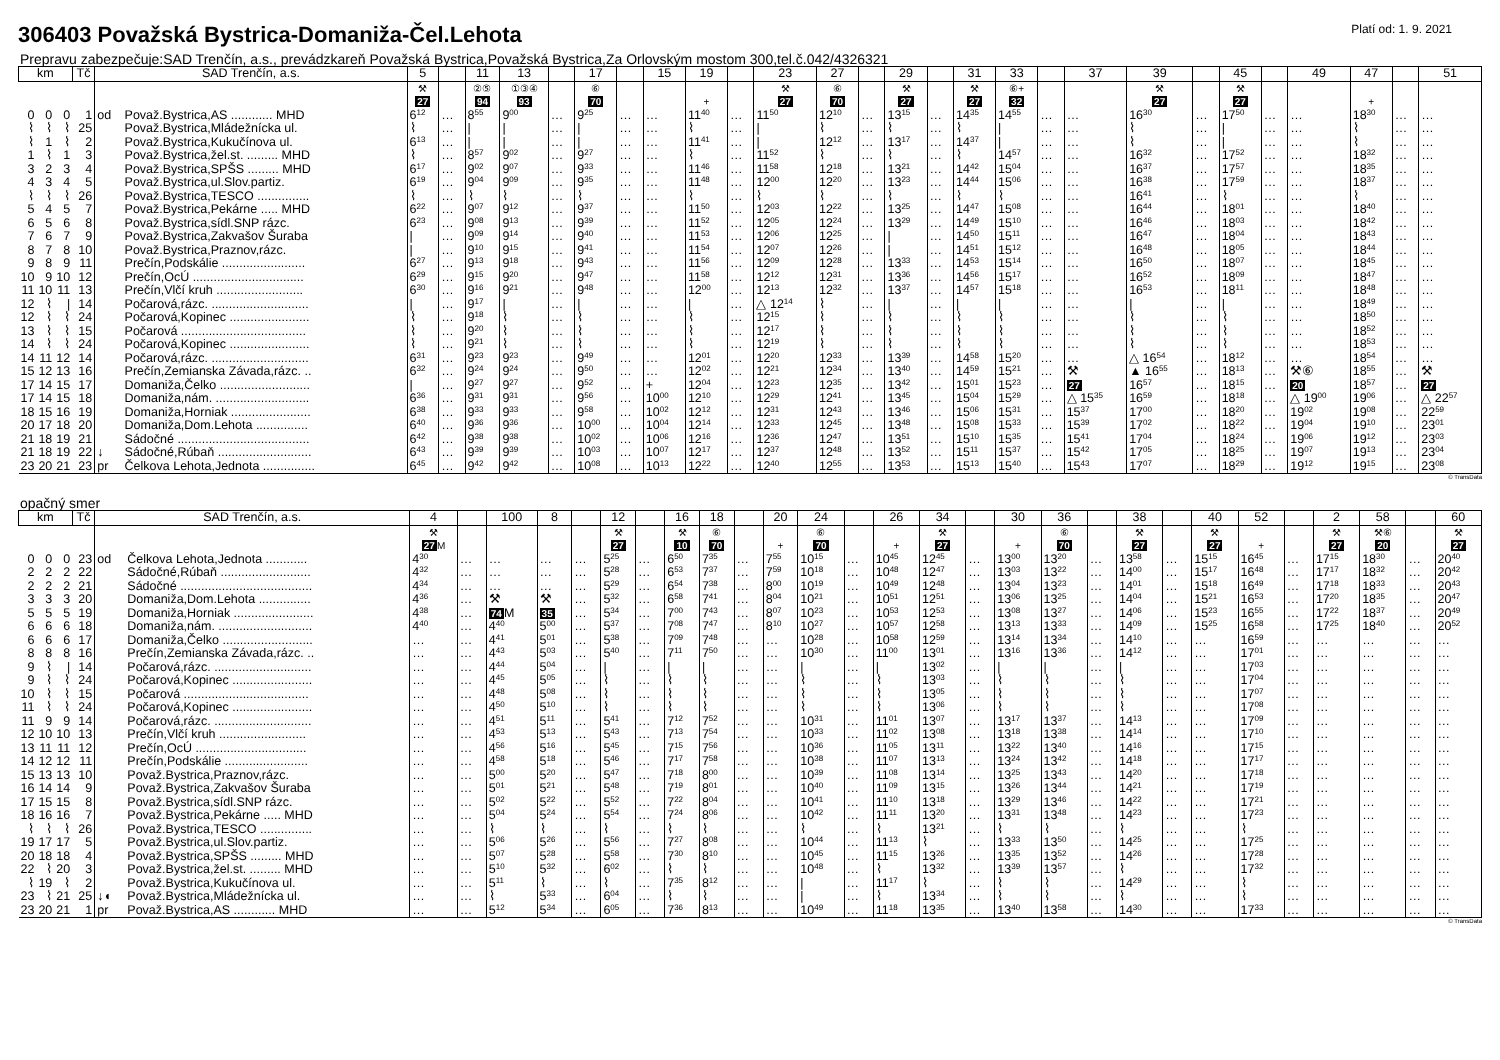306403 Považská Bystrica-Domaniža-Čel.Lehota
Platí od: 1. 9. 2021
Prepravu zabezpečuje:SAD Trenčín, a.s., prevádzkareň Považská Bystrica,Považská Bystrica,Za Orlovským mostom 300,tel.č.042/4326321
| km | | | Tč | SAD Trenčín, a.s. | | 5 | | 11 | 13 | | 17 | | 15 | 19 | | 23 | 27 | | 29 | | 31 | 33 | | 37 | 39 | | 45 | | 49 | 47 | | 51 |
| --- | --- | --- | --- | --- | --- | --- | --- | --- | --- | --- | --- | --- | --- | --- | --- | --- | --- | --- | --- | --- | --- | --- | --- | --- | --- | --- | --- | --- | --- | --- | --- | --- |
| | | | | | | ⚒ 27 | | ②⑤ 94 | ①③④ 93 | | ⑥ 70 | | | + | | ⚒ 27 | ⑥ 70 | | ⚒ 27 | | ⚒ 27 | ⑥+ 32 | | | ⚒ 27 | | ⚒ 27 | | | + | | |
| 0 | 0 | 0 | 1 | od | Považ.Bystrica,AS ............ MHD | 6<sup>12</sup> | … | 8<sup>55</sup> | 9<sup>00</sup> | … | 9<sup>25</sup> | … | … | 11<sup>40</sup> | … | 11<sup>50</sup> | 12<sup>10</sup> | … | 13<sup>15</sup> | … | 14<sup>35</sup> | 14<sup>55</sup> | … | … | 16<sup>30</sup> | … | 17<sup>50</sup> | … | … | 18<sup>30</sup> | … | … |
| ⌇ | ⌇ | ⌇ | 25 | | Považ.Bystrica,Mládežnícka ul. | ⌇ | … | / | / | … | / | … | … | ⌇ | … | / | ⌇ | … | ⌇ | … | ⌇ | / | … | … | ⌇ | … | / | … | … | ⌇ | … | … |
| ⌇ | 1 | ⌇ | 2 | | Považ.Bystrica,Kukučínova ul. | 6<sup>13</sup> | … | / | / | … | / | … | … | 11<sup>41</sup> | … | / | 12<sup>12</sup> | … | 13<sup>17</sup> | … | 14<sup>37</sup> | / | … | … | ⌇ | … | / | … | … | ⌇ | … | … |
| 1 | ⌇ | 1 | 3 | | Považ.Bystrica,žel.st. ......... MHD | ⌇ | … | 8<sup>57</sup> | 9<sup>02</sup> | … | 9<sup>27</sup> | … | … | ⌇ | … | 11<sup>52</sup> | ⌇ | … | ⌇ | … | ⌇ | 14<sup>57</sup> | … | … | 16<sup>32</sup> | … | 17<sup>52</sup> | … | … | 18<sup>32</sup> | … | … |
| 3 | 2 | 3 | 4 | | Považ.Bystrica,SPŠS ......... MHD | 6<sup>17</sup> | … | 9<sup>02</sup> | 9<sup>07</sup> | … | 9<sup>33</sup> | … | … | 11<sup>46</sup> | … | 11<sup>58</sup> | 12<sup>18</sup> | … | 13<sup>21</sup> | … | 14<sup>42</sup> | 15<sup>04</sup> | … | … | 16<sup>37</sup> | … | 17<sup>57</sup> | … | … | 18<sup>35</sup> | … | … |
| 4 | 3 | 4 | 5 | | Považ.Bystrica,ul.Slov.partiz. | 6<sup>19</sup> | … | 9<sup>04</sup> | 9<sup>09</sup> | … | 9<sup>35</sup> | … | … | 11<sup>48</sup> | … | 12<sup>00</sup> | 12<sup>20</sup> | … | 13<sup>23</sup> | … | 14<sup>44</sup> | 15<sup>06</sup> | … | … | 16<sup>38</sup> | … | 17<sup>59</sup> | … | … | 18<sup>37</sup> | … | … |
| ⌇ | ⌇ | ⌇ | 26 | | Považ.Bystrica,TESCO ............... | ⌇ | … | ⌇ | ⌇ | … | ⌇ | … | … | ⌇ | … | ⌇ | ⌇ | … | ⌇ | … | ⌇ | ⌇ | … | … | 16<sup>41</sup> | … | ⌇ | … | … | ⌇ | … | … |
| 5 | 4 | 5 | 7 | | Považ.Bystrica,Pekárne ..... MHD | 6<sup>22</sup> | … | 9<sup>07</sup> | 9<sup>12</sup> | … | 9<sup>37</sup> | … | … | 11<sup>50</sup> | … | 12<sup>03</sup> | 12<sup>22</sup> | … | 13<sup>25</sup> | … | 14<sup>47</sup> | 15<sup>08</sup> | … | … | 16<sup>44</sup> | … | 18<sup>01</sup> | … | … | 18<sup>40</sup> | … | … |
| 6 | 5 | 6 | 8 | | Považ.Bystrica,sídl.SNP rázc. | 6<sup>23</sup> | … | 9<sup>08</sup> | 9<sup>13</sup> | … | 9<sup>39</sup> | … | … | 11<sup>52</sup> | … | 12<sup>05</sup> | 12<sup>24</sup> | … | 13<sup>29</sup> | … | 14<sup>49</sup> | 15<sup>10</sup> | … | … | 16<sup>46</sup> | … | 18<sup>03</sup> | … | … | 18<sup>42</sup> | … | … |
| 7 | 6 | 7 | 9 | | Považ.Bystrica,Zakvašov Šuraba | / | … | 9<sup>09</sup> | 9<sup>14</sup> | … | 9<sup>40</sup> | … | … | 11<sup>53</sup> | … | 12<sup>06</sup> | 12<sup>25</sup> | … | / | … | 14<sup>50</sup> | 15<sup>11</sup> | … | … | 16<sup>47</sup> | … | 18<sup>04</sup> | … | … | 18<sup>43</sup> | … | … |
| 8 | 7 | 8 | 10 | | Považ.Bystrica,Praznov,rázc. | / | … | 9<sup>10</sup> | 9<sup>15</sup> | … | 9<sup>41</sup> | … | … | 11<sup>54</sup> | … | 12<sup>07</sup> | 12<sup>26</sup> | … | / | … | 14<sup>51</sup> | 15<sup>12</sup> | … | … | 16<sup>48</sup> | … | 18<sup>05</sup> | … | … | 18<sup>44</sup> | … | … |
| 9 | 8 | 9 | 11 | | Prečín,Podskálie ........................ | 6<sup>27</sup> | … | 9<sup>13</sup> | 9<sup>18</sup> | … | 9<sup>43</sup> | … | … | 11<sup>56</sup> | … | 12<sup>09</sup> | 12<sup>28</sup> | … | 13<sup>33</sup> | … | 14<sup>53</sup> | 15<sup>14</sup> | … | … | 16<sup>50</sup> | … | 18<sup>07</sup> | … | … | 18<sup>45</sup> | … | … |
| 10 | 9 | 10 | 12 | | Prečín,OcÚ ................................ | 6<sup>29</sup> | … | 9<sup>15</sup> | 9<sup>20</sup> | … | 9<sup>47</sup> | … | … | 11<sup>58</sup> | … | 12<sup>12</sup> | 12<sup>31</sup> | … | 13<sup>36</sup> | … | 14<sup>56</sup> | 15<sup>17</sup> | … | … | 16<sup>52</sup> | … | 18<sup>09</sup> | … | … | 18<sup>47</sup> | … | … |
| 11 | 10 | 11 | 13 | | Prečín,Vlčí kruh ......................... | 6<sup>30</sup> | … | 9<sup>16</sup> | 9<sup>21</sup> | … | 9<sup>48</sup> | … | … | 12<sup>00</sup> | … | 12<sup>13</sup> | 12<sup>32</sup> | … | 13<sup>37</sup> | … | 14<sup>57</sup> | 15<sup>18</sup> | … | … | 16<sup>53</sup> | … | 18<sup>11</sup> | … | … | 18<sup>48</sup> | … | … |
| 12 | ⌇ | / | 14 | | Počarová,rázc. ............................ | / | … | 9<sup>17</sup> | / | … | / | … | … | / | … | △ 12<sup>14</sup> | ⌇ | … | / | … | / | / | … | … | / | … | / | … | … | 18<sup>49</sup> | … | … |
| 12 | ⌇ | ⌇ | 24 | | Počarová,Kopinec ....................... | ⌇ | … | 9<sup>18</sup> | ⌇ | … | ⌇ | … | … | ⌇ | … | 12<sup>15</sup> | ⌇ | … | ⌇ | … | ⌇ | ⌇ | … | … | ⌇ | … | ⌇ | … | … | 18<sup>50</sup> | … | … |
| 13 | ⌇ | ⌇ | 15 | | Počarová .................................... | ⌇ | … | 9<sup>20</sup> | ⌇ | … | ⌇ | … | … | ⌇ | … | 12<sup>17</sup> | ⌇ | … | ⌇ | … | ⌇ | ⌇ | … | … | ⌇ | … | ⌇ | … | … | 18<sup>52</sup> | … | … |
| 14 | ⌇ | ⌇ | 24 | | Počarová,Kopinec ....................... | ⌇ | … | 9<sup>21</sup> | ⌇ | … | ⌇ | … | … | ⌇ | … | 12<sup>19</sup> | ⌇ | … | ⌇ | … | ⌇ | ⌇ | … | … | ⌇ | … | ⌇ | … | … | 18<sup>53</sup> | … | … |
| 14 | 11 | 12 | 14 | | Počarová,rázc. ............................ | 6<sup>31</sup> | … | 9<sup>23</sup> | 9<sup>23</sup> | … | 9<sup>49</sup> | … | … | 12<sup>01</sup> | … | 12<sup>20</sup> | 12<sup>33</sup> | … | 13<sup>39</sup> | … | 14<sup>58</sup> | 15<sup>20</sup> | … | … | △ 16<sup>54</sup> | … | 18<sup>12</sup> | … | … | 18<sup>54</sup> | … | … |
| 15 | 12 | 13 | 16 | | Prečín,Zemianska Závada,rázc. .. | 6<sup>32</sup> | … | 9<sup>24</sup> | 9<sup>24</sup> | … | 9<sup>50</sup> | … | … | 12<sup>02</sup> | … | 12<sup>21</sup> | 12<sup>34</sup> | … | 13<sup>40</sup> | … | 14<sup>59</sup> | 15<sup>21</sup> | … | ⚒ | ▲ 16<sup>55</sup> | … | 18<sup>13</sup> | … | ⚒⑥ | 18<sup>55</sup> | … | ⚒ |
| 17 | 14 | 15 | 17 | | Domaniža,Čelko .......................... | / | … | 9<sup>27</sup> | 9<sup>27</sup> | … | 9<sup>52</sup> | … | + | 12<sup>04</sup> | … | 12<sup>23</sup> | 12<sup>35</sup> | … | 13<sup>42</sup> | … | 15<sup>01</sup> | 15<sup>23</sup> | … | 27 | 16<sup>57</sup> | … | 18<sup>15</sup> | … | 20 | 18<sup>57</sup> | … | 27 |
| 17 | 14 | 15 | 18 | | Domaniža,nám. ........................... | 6<sup>36</sup> | … | 9<sup>31</sup> | 9<sup>31</sup> | … | 9<sup>56</sup> | … | 10<sup>00</sup> | 12<sup>10</sup> | … | 12<sup>29</sup> | 12<sup>41</sup> | … | 13<sup>45</sup> | … | 15<sup>04</sup> | 15<sup>29</sup> | … | △ 15<sup>35</sup> | 16<sup>59</sup> | … | 18<sup>18</sup> | … | △ 19<sup>00</sup> | 19<sup>06</sup> | … | △ 22<sup>57</sup> |
| 18 | 15 | 16 | 19 | | Domaniža,Horniak ....................... | 6<sup>38</sup> | … | 9<sup>33</sup> | 9<sup>33</sup> | … | 9<sup>58</sup> | … | 10<sup>02</sup> | 12<sup>12</sup> | … | 12<sup>31</sup> | 12<sup>43</sup> | … | 13<sup>46</sup> | … | 15<sup>06</sup> | 15<sup>31</sup> | … | 15<sup>37</sup> | 17<sup>00</sup> | … | 18<sup>20</sup> | … | 19<sup>02</sup> | 19<sup>08</sup> | … | 22<sup>59</sup> |
| 20 | 17 | 18 | 20 | | Domaniža,Dom.Lehota ............... | 6<sup>40</sup> | … | 9<sup>36</sup> | 9<sup>36</sup> | … | 10<sup>00</sup> | … | 10<sup>04</sup> | 12<sup>14</sup> | … | 12<sup>33</sup> | 12<sup>45</sup> | … | 13<sup>48</sup> | … | 15<sup>08</sup> | 15<sup>33</sup> | … | 15<sup>39</sup> | 17<sup>02</sup> | … | 18<sup>22</sup> | … | 19<sup>04</sup> | 19<sup>10</sup> | … | 23<sup>01</sup> |
| 21 | 18 | 19 | 21 | | Sádočné ...................................... | 6<sup>42</sup> | … | 9<sup>38</sup> | 9<sup>38</sup> | … | 10<sup>02</sup> | … | 10<sup>06</sup> | 12<sup>16</sup> | … | 12<sup>36</sup> | 12<sup>47</sup> | … | 13<sup>51</sup> | … | 15<sup>10</sup> | 15<sup>35</sup> | … | 15<sup>41</sup> | 17<sup>04</sup> | … | 18<sup>24</sup> | … | 19<sup>06</sup> | 19<sup>12</sup> | … | 23<sup>03</sup> |
| 21 | 18 | 19 | 22 | ↓ | Sádočné,Rúbaň ........................... | 6<sup>43</sup> | … | 9<sup>39</sup> | 9<sup>39</sup> | … | 10<sup>03</sup> | … | 10<sup>07</sup> | 12<sup>17</sup> | … | 12<sup>37</sup> | 12<sup>48</sup> | … | 13<sup>52</sup> | … | 15<sup>11</sup> | 15<sup>37</sup> | … | 15<sup>42</sup> | 17<sup>05</sup> | … | 18<sup>25</sup> | … | 19<sup>07</sup> | 19<sup>13</sup> | … | 23<sup>04</sup> |
| 23 | 20 | 21 | 23 | pr | Čelkova Lehota,Jednota ............... | 6<sup>45</sup> | … | 9<sup>42</sup> | 9<sup>42</sup> | … | 10<sup>08</sup> | … | 10<sup>13</sup> | 12<sup>22</sup> | … | 12<sup>40</sup> | 12<sup>55</sup> | … | 13<sup>53</sup> | … | 15<sup>13</sup> | 15<sup>40</sup> | … | 15<sup>43</sup> | 17<sup>07</sup> | … | 18<sup>29</sup> | … | 19<sup>12</sup> | 19<sup>15</sup> | … | 23<sup>08</sup> |
© TransData
opačný smer
| km | | | Tč | SAD Trenčín, a.s. | | 4 | | 100 | 8 | | 12 | | 16 | 18 | | 20 | 24 | | 26 | 34 | | 30 | 36 | | 38 | | 40 | 52 | | 2 | 58 | | 60 |
| --- | --- | --- | --- | --- | --- | --- | --- | --- | --- | --- | --- | --- | --- | --- | --- | --- | --- | --- | --- | --- | --- | --- | --- | --- | --- | --- | --- | --- | --- | --- | --- | --- | --- |
| | | | | | | ⚒ 27 M | | | | | ⚒ 27 | | ⚒ 10 | ⑥ 70 | | + | ⑥ 70 | | + | ⚒ 27 | | + | ⑥ 70 | | ⚒ 27 | | ⚒ 27 | + | | ⚒ 27 | ⚒⑥ 20 | | ⚒ 27 |
| 0 | 0 | 0 | 23 | od | Čelkova Lehota,Jednota ............ | 4<sup>30</sup> | … | … | … | … | 5<sup>25</sup> | … | 6<sup>50</sup> | 7<sup>35</sup> | … | 7<sup>55</sup> | 10<sup>15</sup> | … | 10<sup>45</sup> | 12<sup>45</sup> | … | 13<sup>00</sup> | 13<sup>20</sup> | … | 13<sup>58</sup> | … | 15<sup>15</sup> | 16<sup>45</sup> | … | 17<sup>15</sup> | 18<sup>30</sup> | … | 20<sup>40</sup> |
| 2 | 2 | 2 | 22 | | Sádočné,Rúbaň .......................... | 4<sup>32</sup> | … | … | … | … | 5<sup>28</sup> | … | 6<sup>53</sup> | 7<sup>37</sup> | … | 7<sup>59</sup> | 10<sup>18</sup> | … | 10<sup>48</sup> | 12<sup>47</sup> | … | 13<sup>03</sup> | 13<sup>22</sup> | … | 14<sup>00</sup> | … | 15<sup>17</sup> | 16<sup>48</sup> | … | 17<sup>17</sup> | 18<sup>32</sup> | … | 20<sup>42</sup> |
| 2 | 2 | 2 | 21 | | Sádočné ...................................... | 4<sup>34</sup> | … | … | … | … | 5<sup>29</sup> | … | 6<sup>54</sup> | 7<sup>38</sup> | … | 8<sup>00</sup> | 10<sup>19</sup> | … | 10<sup>49</sup> | 12<sup>48</sup> | … | 13<sup>04</sup> | 13<sup>23</sup> | … | 14<sup>01</sup> | … | 15<sup>18</sup> | 16<sup>49</sup> | … | 17<sup>18</sup> | 18<sup>33</sup> | … | 20<sup>43</sup> |
| 3 | 3 | 3 | 20 | | Domaniža,Dom.Lehota ............... | 4<sup>36</sup> | … | ⚒ | ⚒ | … | 5<sup>32</sup> | … | 6<sup>58</sup> | 7<sup>41</sup> | … | 8<sup>04</sup> | 10<sup>21</sup> | … | 10<sup>51</sup> | 12<sup>51</sup> | … | 13<sup>06</sup> | 13<sup>25</sup> | … | 14<sup>04</sup> | … | 15<sup>21</sup> | 16<sup>53</sup> | … | 17<sup>20</sup> | 18<sup>35</sup> | … | 20<sup>47</sup> |
| 5 | 5 | 5 | 19 | | Domaniža,Horniak ....................... | 4<sup>38</sup> | … | 74 M | 35 | … | 5<sup>34</sup> | … | 7<sup>00</sup> | 7<sup>43</sup> | … | 8<sup>07</sup> | 10<sup>23</sup> | … | 10<sup>53</sup> | 12<sup>53</sup> | … | 13<sup>08</sup> | 13<sup>27</sup> | … | 14<sup>06</sup> | … | 15<sup>23</sup> | 16<sup>55</sup> | … | 17<sup>22</sup> | 18<sup>37</sup> | … | 20<sup>49</sup> |
| 6 | 6 | 6 | 18 | | Domaniža,nám. ........................... | 4<sup>40</sup> | … | 4<sup>40</sup> | 5<sup>00</sup> | … | 5<sup>37</sup> | … | 7<sup>08</sup> | 7<sup>47</sup> | … | 8<sup>10</sup> | 10<sup>27</sup> | … | 10<sup>57</sup> | 12<sup>58</sup> | … | 13<sup>13</sup> | 13<sup>33</sup> | … | 14<sup>09</sup> | … | 15<sup>25</sup> | 16<sup>58</sup> | … | 17<sup>25</sup> | 18<sup>40</sup> | … | 20<sup>52</sup> |
| 6 | 6 | 6 | 17 | | Domaniža,Čelko .......................... | … | … | 4<sup>41</sup> | 5<sup>01</sup> | … | 5<sup>38</sup> | … | 7<sup>09</sup> | 7<sup>48</sup> | … | … | 10<sup>28</sup> | … | 10<sup>58</sup> | 12<sup>59</sup> | … | 13<sup>14</sup> | 13<sup>34</sup> | … | 14<sup>10</sup> | … | … | 16<sup>59</sup> | … | … | … | … | … |
| 8 | 8 | 8 | 16 | | Prečín,Zemianska Závada,rázc. .. | … | … | 4<sup>43</sup> | 5<sup>03</sup> | … | 5<sup>40</sup> | … | 7<sup>11</sup> | 7<sup>50</sup> | … | … | 10<sup>30</sup> | … | 11<sup>00</sup> | 13<sup>01</sup> | … | 13<sup>16</sup> | 13<sup>36</sup> | … | 14<sup>12</sup> | … | … | 17<sup>01</sup> | … | … | … | … | … |
| 9 | ⌇ | / | 14 | | Počarová,rázc. ............................ | … | … | 4<sup>44</sup> | 5<sup>04</sup> | … | / | … | / | / | … | … | / | … | / | 13<sup>02</sup> | … | / | / | … | / | … | … | 17<sup>03</sup> | … | … | … | … | … |
| 9 | ⌇ | ⌇ | 24 | | Počarová,Kopinec ....................... | … | … | 4<sup>45</sup> | 5<sup>05</sup> | … | ⌇ | … | ⌇ | ⌇ | … | … | ⌇ | … | ⌇ | 13<sup>03</sup> | … | ⌇ | ⌇ | … | ⌇ | … | … | 17<sup>04</sup> | … | … | … | … | … |
| 10 | ⌇ | ⌇ | 15 | | Počarová .................................... | … | … | 4<sup>48</sup> | 5<sup>08</sup> | … | ⌇ | … | ⌇ | ⌇ | … | … | ⌇ | … | ⌇ | 13<sup>05</sup> | … | ⌇ | ⌇ | … | ⌇ | … | … | 17<sup>07</sup> | … | … | … | … | … |
| 11 | ⌇ | ⌇ | 24 | | Počarová,Kopinec ....................... | … | … | 4<sup>50</sup> | 5<sup>10</sup> | … | ⌇ | … | ⌇ | ⌇ | … | … | ⌇ | … | ⌇ | 13<sup>06</sup> | … | ⌇ | ⌇ | … | ⌇ | … | … | 17<sup>08</sup> | … | … | … | … | … |
| 11 | 9 | 9 | 14 | | Počarová,rázc. ............................ | … | … | 4<sup>51</sup> | 5<sup>11</sup> | … | 5<sup>41</sup> | … | 7<sup>12</sup> | 7<sup>52</sup> | … | … | 10<sup>31</sup> | … | 11<sup>01</sup> | 13<sup>07</sup> | … | 13<sup>17</sup> | 13<sup>37</sup> | … | 14<sup>13</sup> | … | … | 17<sup>09</sup> | … | … | … | … | … |
| 12 | 10 | 10 | 13 | | Prečín,Vlčí kruh ......................... | … | … | 4<sup>53</sup> | 5<sup>13</sup> | … | 5<sup>43</sup> | … | 7<sup>13</sup> | 7<sup>54</sup> | … | … | 10<sup>33</sup> | … | 11<sup>02</sup> | 13<sup>08</sup> | … | 13<sup>18</sup> | 13<sup>38</sup> | … | 14<sup>14</sup> | … | … | 17<sup>10</sup> | … | … | … | … | … |
| 13 | 11 | 11 | 12 | | Prečín,OcÚ ................................ | … | … | 4<sup>56</sup> | 5<sup>16</sup> | … | 5<sup>45</sup> | … | 7<sup>15</sup> | 7<sup>56</sup> | … | … | 10<sup>36</sup> | … | 11<sup>05</sup> | 13<sup>11</sup> | … | 13<sup>22</sup> | 13<sup>40</sup> | … | 14<sup>16</sup> | … | … | 17<sup>15</sup> | … | … | … | … | … |
| 14 | 12 | 12 | 11 | | Prečín,Podskálie ........................ | … | … | 4<sup>58</sup> | 5<sup>18</sup> | … | 5<sup>46</sup> | … | 7<sup>17</sup> | 7<sup>58</sup> | … | … | 10<sup>38</sup> | … | 11<sup>07</sup> | 13<sup>13</sup> | … | 13<sup>24</sup> | 13<sup>42</sup> | … | 14<sup>18</sup> | … | … | 17<sup>17</sup> | … | … | … | … | … |
| 15 | 13 | 13 | 10 | | Považ.Bystrica,Praznov,rázc. | … | … | 5<sup>00</sup> | 5<sup>20</sup> | … | 5<sup>47</sup> | … | 7<sup>18</sup> | 8<sup>00</sup> | … | … | 10<sup>39</sup> | … | 11<sup>08</sup> | 13<sup>14</sup> | … | 13<sup>25</sup> | 13<sup>43</sup> | … | 14<sup>20</sup> | … | … | 17<sup>18</sup> | … | … | … | … | … |
| 16 | 14 | 14 | 9 | | Považ.Bystrica,Zakvašov Šuraba | … | … | 5<sup>01</sup> | 5<sup>21</sup> | … | 5<sup>48</sup> | … | 7<sup>19</sup> | 8<sup>01</sup> | … | … | 10<sup>40</sup> | … | 11<sup>09</sup> | 13<sup>15</sup> | … | 13<sup>26</sup> | 13<sup>44</sup> | … | 14<sup>21</sup> | … | … | 17<sup>19</sup> | … | … | … | … | … |
| 17 | 15 | 15 | 8 | | Považ.Bystrica,sídl.SNP rázc. | … | … | 5<sup>02</sup> | 5<sup>22</sup> | … | 5<sup>52</sup> | … | 7<sup>22</sup> | 8<sup>04</sup> | … | … | 10<sup>41</sup> | … | 11<sup>10</sup> | 13<sup>18</sup> | … | 13<sup>29</sup> | 13<sup>46</sup> | … | 14<sup>22</sup> | … | … | 17<sup>21</sup> | … | … | … | … | … |
| 18 | 16 | 16 | 7 | | Považ.Bystrica,Pekárne ..... MHD | … | … | 5<sup>04</sup> | 5<sup>24</sup> | … | 5<sup>54</sup> | … | 7<sup>24</sup> | 8<sup>06</sup> | … | … | 10<sup>42</sup> | … | 11<sup>11</sup> | 13<sup>20</sup> | … | 13<sup>31</sup> | 13<sup>48</sup> | … | 14<sup>23</sup> | … | … | 17<sup>23</sup> | … | … | … | … | … |
| ⌇ | ⌇ | ⌇ | 26 | | Považ.Bystrica,TESCO ............... | … | … | ⌇ | ⌇ | … | ⌇ | … | ⌇ | ⌇ | … | … | ⌇ | … | ⌇ | 13<sup>21</sup> | … | ⌇ | ⌇ | … | ⌇ | … | … | ⌇ | … | … | … | … | … |
| 19 | 17 | 17 | 5 | | Považ.Bystrica,ul.Slov.partiz. | … | … | 5<sup>06</sup> | 5<sup>26</sup> | … | 5<sup>56</sup> | … | 7<sup>27</sup> | 8<sup>08</sup> | … | … | 10<sup>44</sup> | … | 11<sup>13</sup> | ⌇ | … | 13<sup>33</sup> | 13<sup>50</sup> | … | 14<sup>25</sup> | … | … | 17<sup>25</sup> | … | … | … | … | … |
| 20 | 18 | 18 | 4 | | Považ.Bystrica,SPŠS ......... MHD | … | … | 5<sup>07</sup> | 5<sup>28</sup> | … | 5<sup>58</sup> | … | 7<sup>30</sup> | 8<sup>10</sup> | … | … | 10<sup>45</sup> | … | 11<sup>15</sup> | 13<sup>26</sup> | … | 13<sup>35</sup> | 13<sup>52</sup> | … | 14<sup>26</sup> | … | … | 17<sup>28</sup> | … | … | … | … | … |
| 22 | ⌇ | 20 | 3 | | Považ.Bystrica,žel.st. ......... MHD | … | … | 5<sup>10</sup> | 5<sup>32</sup> | … | 6<sup>02</sup> | … | ⌇ | ⌇ | … | … | 10<sup>48</sup> | … | ⌇ | 13<sup>32</sup> | … | 13<sup>39</sup> | 13<sup>57</sup> | … | ⌇ | … | … | 17<sup>32</sup> | … | … | … | … | … |
| ⌇ | 19 | ⌇ | 2 | | Považ.Bystrica,Kukučínova ul. | … | … | 5<sup>11</sup> | ⌇ | … | ⌇ | … | 7<sup>35</sup> | 8<sup>12</sup> | … | … | / | … | 11<sup>17</sup> | ⌇ | … | ⌇ | ⌇ | … | 14<sup>29</sup> | … | … | ⌇ | … | … | … | … | … |
| 23 | ⌇ | 21 | 25 | ↓◖ | Považ.Bystrica,Mládežnícka ul. | … | … | ⌇ | 5<sup>33</sup> | … | 6<sup>04</sup> | … | ⌇ | ⌇ | … | … | / | … | ⌇ | 13<sup>34</sup> | … | ⌇ | ⌇ | … | ⌇ | … | … | ⌇ | … | … | … | … | … |
| 23 | 20 | 21 | 1 | pr | Považ.Bystrica,AS ............ MHD | … | … | 5<sup>12</sup> | 5<sup>34</sup> | … | 6<sup>05</sup> | … | 7<sup>36</sup> | 8<sup>13</sup> | … | … | 10<sup>49</sup> | … | 11<sup>18</sup> | 13<sup>35</sup> | … | 13<sup>40</sup> | 13<sup>58</sup> | … | 14<sup>30</sup> | … | … | 17<sup>33</sup> | … | … | … | … | … |
© TransData